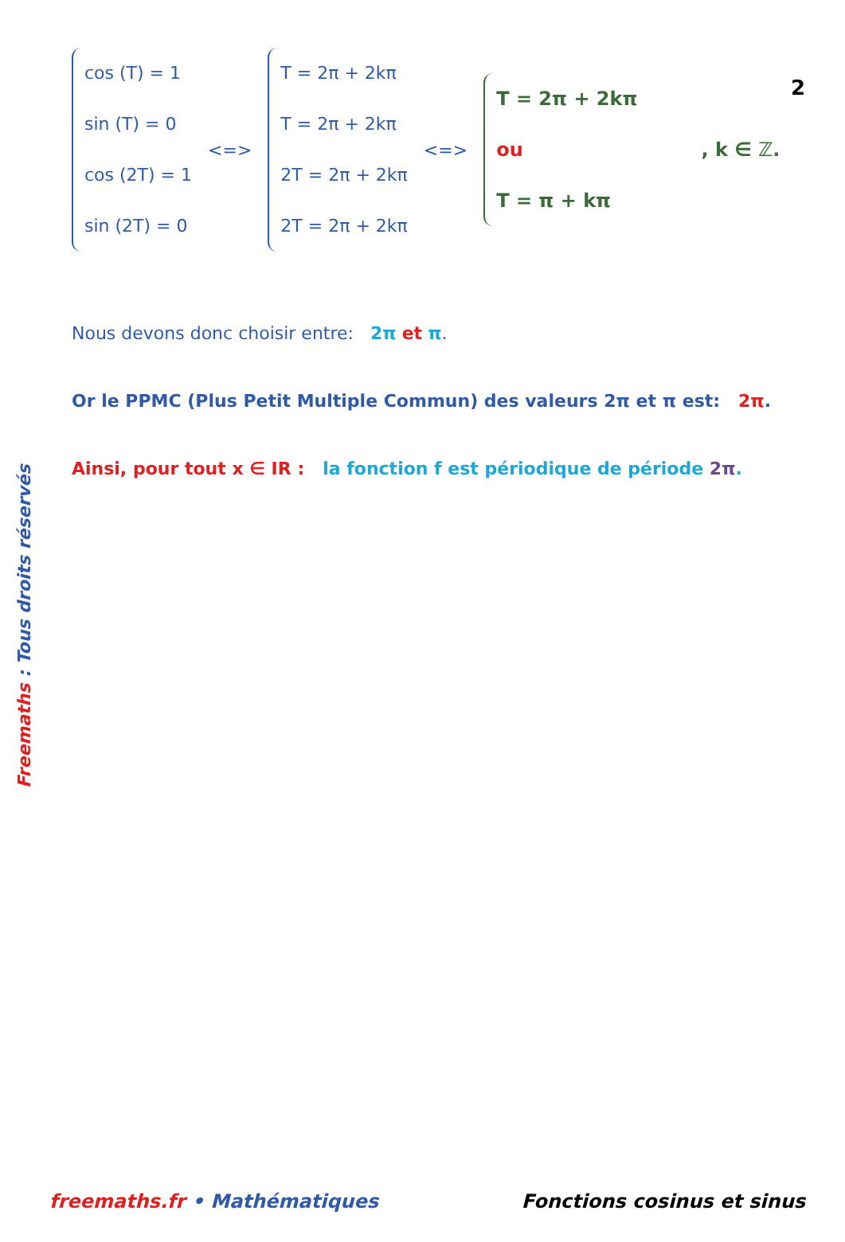2
cos (T) = 1
sin (T) = 0
cos (2T) = 1
sin (2T) = 0
<=>
T = 2π + 2kπ
T = 2π + 2kπ
2T = 2π + 2kπ
2T = 2π + 2kπ
<=>
T = 2π + 2kπ
ou
T = π + kπ
, k ∈ ℤ.
Nous devons donc choisir entre: 2π et π.
Or le PPMC (Plus Petit Multiple Commun) des valeurs 2π et π est: 2π.
Ainsi, pour tout x ∈ IR : la fonction f est périodique de période 2π.
Freemaths : Tous droits réservés
freemaths.fr • Mathématiques Fonctions cosinus et sinus